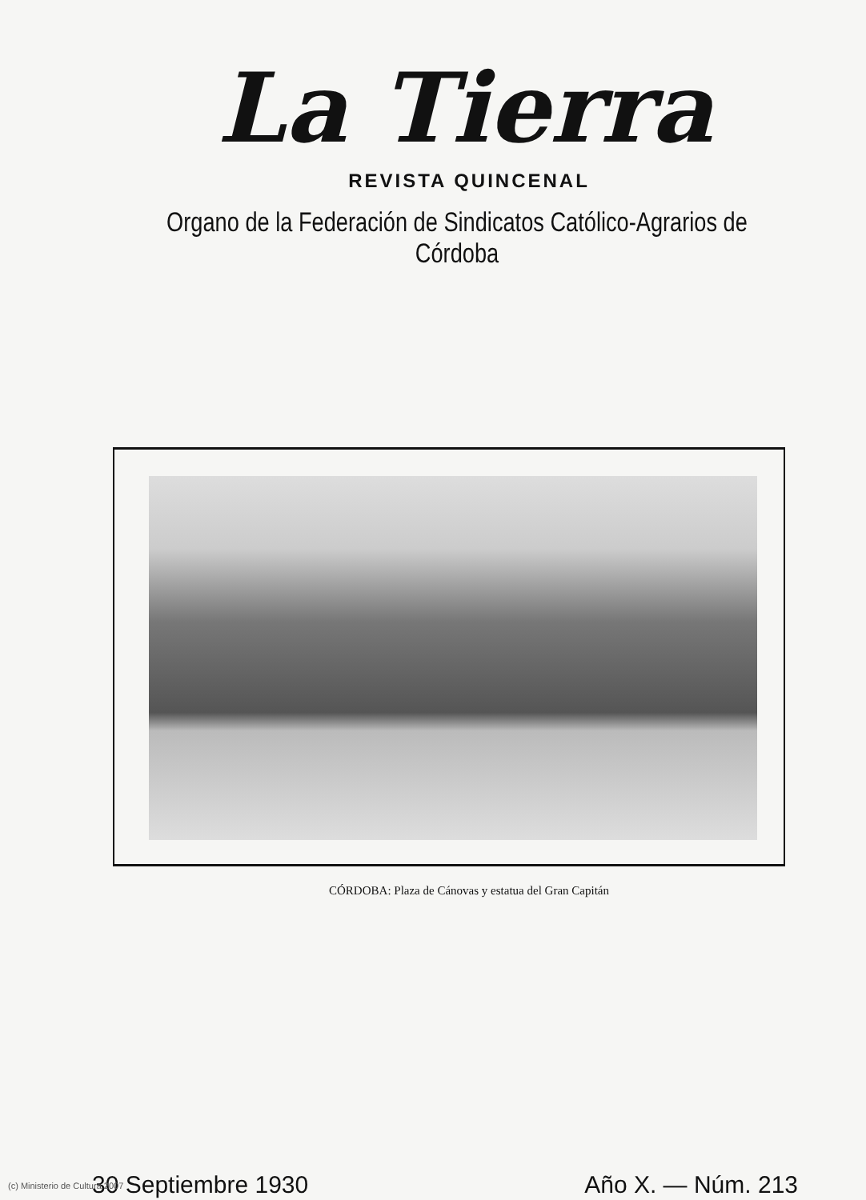La Tierra
REVISTA QUINCENAL
Organo de la Federación de Sindicatos Católico-Agrarios de Córdoba
CÓRDOBA: Plaza de Cánovas y estatua del Gran Capitán
30 Septiembre 1930 Año X. — Núm. 213
(c) Ministerio de Cultura 2007